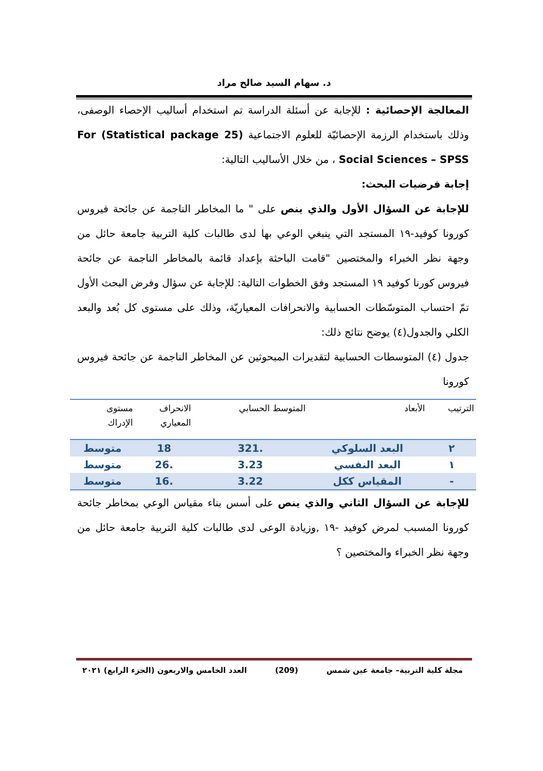د. سهام السيد صالح مراد
المعالجة الإحصائية : للإجابة عن أسئلة الدراسة تم استخدام أساليب الإحصاء الوصفى، وذلك باستخدام الرزمة الإحصائيّة للعلوم الاجتماعية (Statistical package 25) For Social Sciences – SPSS ، من خلال الأساليب التالية:
إجابة فرضيات البحث:
للإجابة عن السؤال الأول والذي ينص على " ما المخاطر الناجمة عن جائحة فيروس كورونا كوفيد-١٩ المستجد التي ينبغي الوعي بها لدى طالبات كلية التربية جامعة حائل من وجهة نظر الخبراء والمختصين "قامت الباحثة بإعداد قائمة بالمخاطر الناجمة عن جائحة فيروس كورنا كوفيد ١٩ المستجد وفق الخطوات التالية: للإجابة عن سؤال وفرض البحث الأول تمّ احتساب المتوسّطات الحسابية والانحرافات المعياريّة، وذلك على مستوى كل بُعد والبعد الكلي والجدول(٤) يوضح نتائج ذلك:
جدول (٤) المتوسطات الحسابية لتقديرات المبحوثين عن المخاطر الناجمة عن جائحة فيروس كورونا
| الترتيب | الأبعاد | المتوسط الحسابي | الانحراف المعياري | مستوى الإدراك |
| --- | --- | --- | --- | --- |
| ٢ | البعد السلوكي | .321 | 18 | متوسط |
| ١ | البعد النفسي | 3.23 | .26 | متوسط |
| - | المقياس ككل | 3.22 | .16 | متوسط |
للإجابة عن السؤال الثاني والذي ينص على أسس بناء مقياس الوعي بمخاطر جائحة كورونا المسبب لمرض كوفيد -١٩ ,وزيادة الوعى لدى طالبات كلية التربية جامعة حائل من وجهة نظر الخبراء والمختصين ؟
مجلة كلية التربية– جامعة عين شمس (209) العدد الخامس والاربعون (الجزء الرابع) ٢٠٢١